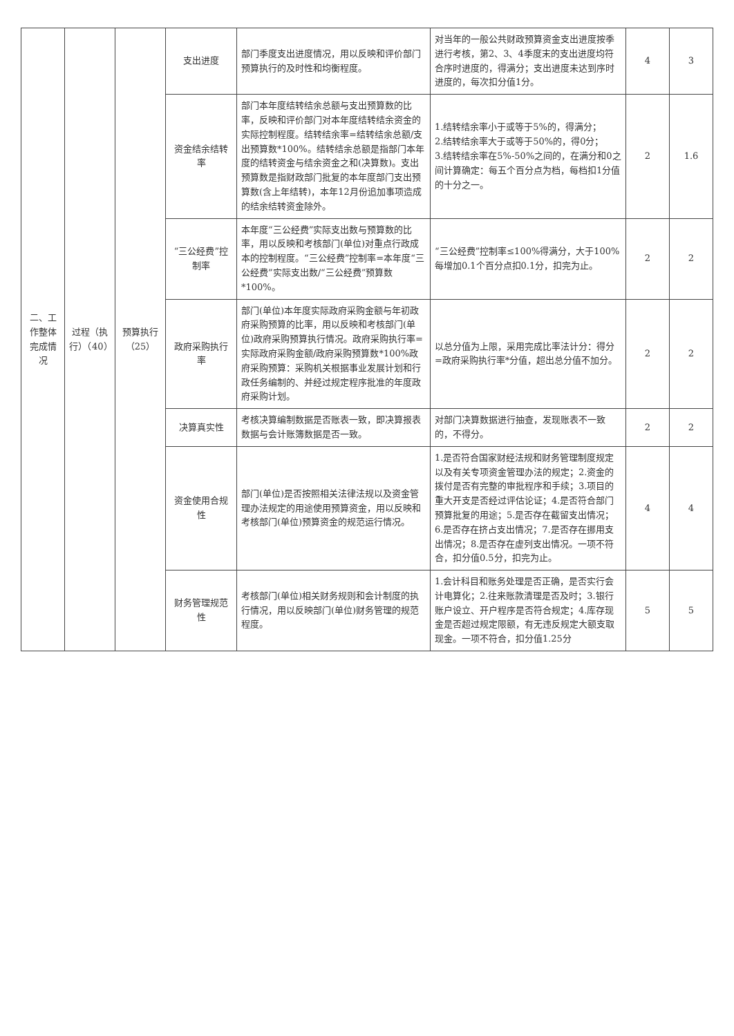| 二、工作整体完成情况 | 过程（执行）（40） | 预算执行（25） | 支出进度 | 部门季度支出进度情况，用以反映和评价部门预算执行的及时性和均衡程度。 | 对当年的一般公共财政预算资金支出进度按季进行考核，第2、3、4季度末的支出进度均符合序时进度的，得满分；支出进度未达到序时进度的，每次扣分值1分。 | 4 | 3 |
| | | | 资金结余结转率 | 部门本年度结转结余总额与支出预算数的比率，反映和评价部门对本年度结转结余资金的实际控制程度。结转结余率=结转结余总额/支出预算数*100%。结转结余总额是指部门本年度的结转资金与结余资金之和(决算数)。支出预算数是指财政部门批复的本年度部门支出预算数(含上年结转)，本年12月份追加事项造成的结余结转资金除外。 | 1.结转结余率小于或等于5%的，得满分； 2.结转结余率大于或等于50%的，得0分； 3.结转结余率在5%-50%之间的，在满分和0之间计算确定：每五个百分点为档，每档扣1分值的十分之一。 | 2 | 1.6 |
| | | | “三公经费”控制率 | 本年度“三公经费”实际支出数与预算数的比率，用以反映和考核部门(单位)对重点行政成本的控制程度。“三公经费”控制率=本年度“三公经费”实际支出数/“三公经费”预算数*100%。 | “三公经费”控制率≤100%得满分，大于100%每增加0.1个百分点扣0.1分，扣完为止。 | 2 | 2 |
| | | | 政府采购执行率 | 部门(单位)本年度实际政府采购金额与年初政府采购预算的比率，用以反映和考核部门(单位)政府采购预算执行情况。政府采购执行率=实际政府采购金额/政府采购预算数*100%政府采购预算：采购机关根据事业发展计划和行政任务编制的、并经过规定程序批准的年度政府采购计划。 | 以总分值为上限，采用完成比率法计分：得分=政府采购执行率*分值，超出总分值不加分。 | 2 | 2 |
| | | | 决算真实性 | 考核决算编制数据是否账表一致，即决算报表数据与会计账簿数据是否一致。 | 对部门决算数据进行抽查，发现账表不一致的，不得分。 | 2 | 2 |
| | | | 资金使用合规性 | 部门(单位)是否按照相关法律法规以及资金管理办法规定的用途使用预算资金，用以反映和考核部门(单位)预算资金的规范运行情况。 | 1.是否符合国家财经法规和财务管理制度规定以及有关专项资金管理办法的规定；2.资金的拨付是否有完整的审批程序和手续；3.项目的重大开支是否经过评估论证；4.是否符合部门预算批复的用途；5.是否存在截留支出情况；6.是否存在挤占支出情况；7.是否存在挪用支出情况；8.是否存在虚列支出情况。一项不符合，扣分值0.5分，扣完为止。 | 4 | 4 |
| | | | 财务管理规范性 | 考核部门(单位)相关财务规则和会计制度的执行情况，用以反映部门(单位)财务管理的规范程度。 | 1.会计科目和账务处理是否正确，是否实行会计电算化；2.往来账款清理是否及时；3.银行账户设立、开户程序是否符合规定；4.库存现金是否超过规定限额，有无违反规定大额支取现金。一项不符合，扣分值1.25分 | 5 | 5 |